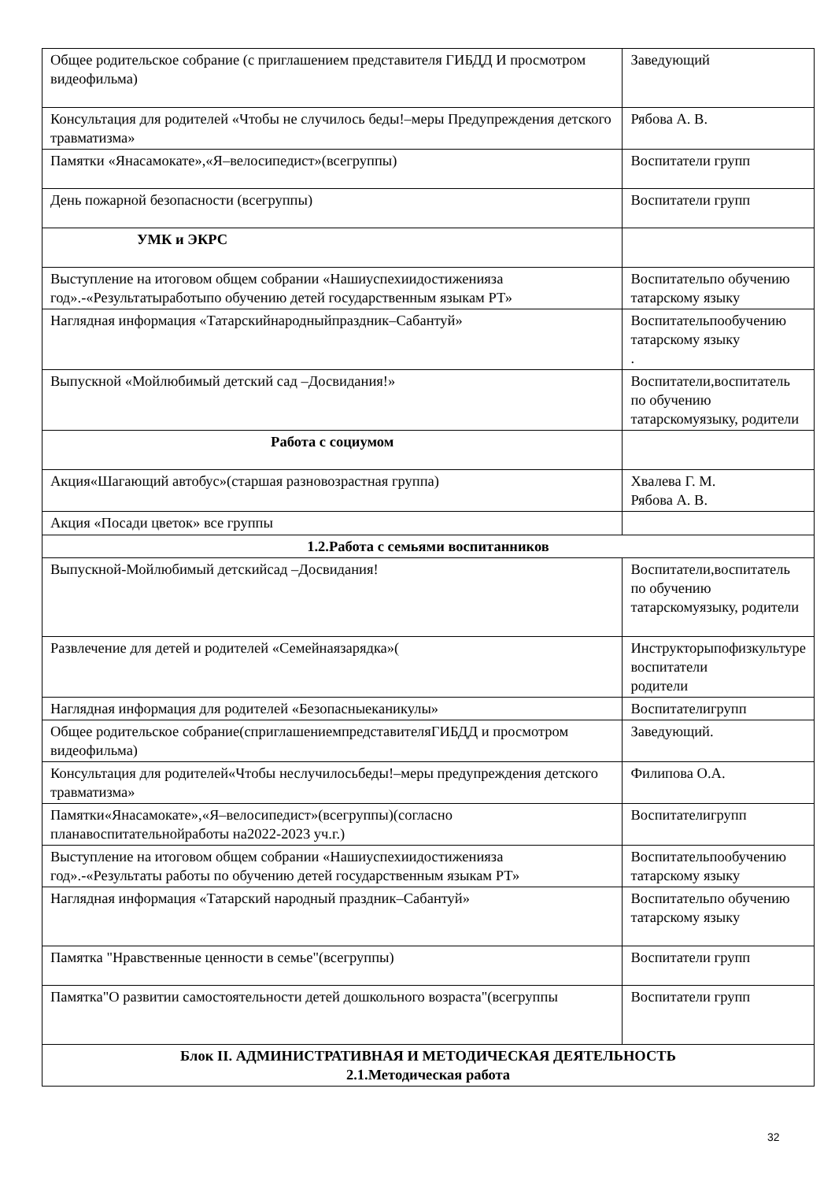| Общее родительское собрание (с приглашением представителя ГИБДД И просмотром видеофильма) | Заведующий |
| Консультация для родителей «Чтобы не случилось беды!–меры Предупреждения детского травматизма» | Рябова А. В. |
| Памятки «Янасамокате»,«Я–велосипедист»(всегруппы) | Воспитатели групп |
| День пожарной безопасности (всегруппы) | Воспитатели групп |
| УМК и ЭКРС | |
| Выступление на итоговом общем собрании «Нашиуспехиидостиженияза год».-«Результатыработыпо обучению детей государственным языкам РТ» | Воспитательпо обучению татарскому языку |
| Наглядная информация «Татарскийнародныйпраздник–Сабантуй» | Воспитательпообучению татарскому языку . |
| Выпускной «Мойлюбимый детский сад –Досвидания!» | Воспитатели,воспитатель по обучению татарскомуязыку, родители |
| Работа с социумом | |
| Акция«Шагающий автобус»(старшая разновозрастная группа) | Хвалева Г. М. Рябова А. В. |
| Акция «Посади цветок» все группы | |
| 1.2.Работа с семьями воспитанников | |
| Выпускной-Мойлюбимый детскийсад –Досвидания! | Воспитатели,воспитатель по обучению татарскомуязыку, родители |
| Развлечение для детей и родителей «Семейнаязарядка»( | Инструкторыпофизкультуре воспитатели родители |
| Наглядная информация для родителей «Безопасныеканикулы» | Воспитателигрупп |
| Общее родительское собрание(сприглашениемпредставителяГИБДД и просмотром видеофильма) | Заведующий. |
| Консультация для родителей«Чтобы неслучилосьбеды!–меры предупреждения детского травматизма» | Филипова О.А. |
| Памятки«Янасамокате»,«Я–велосипедист»(всегруппы)(согласно планавоспитательнойработы на2022-2023 уч.г.) | Воспитателигрупп |
| Выступление на итоговом общем собрании «Нашиуспехиидостиженияза год».-«Результаты работы по обучению детей государственным языкам РТ» | Воспитательпообучению татарскому языку |
| Наглядная информация «Татарский народный праздник–Сабантуй» | Воспитательпо обучению татарскому языку |
| Памятка "Нравственные ценности в семье"(всегруппы) | Воспитатели групп |
| Памятка"О развитии самостоятельности детей дошкольного возраста"(всегруппы | Воспитатели групп |
| Блок II. АДМИНИСТРАТИВНАЯ И МЕТОДИЧЕСКАЯ ДЕЯТЕЛЬНОСТЬ 2.1.Методическая работа | |
32